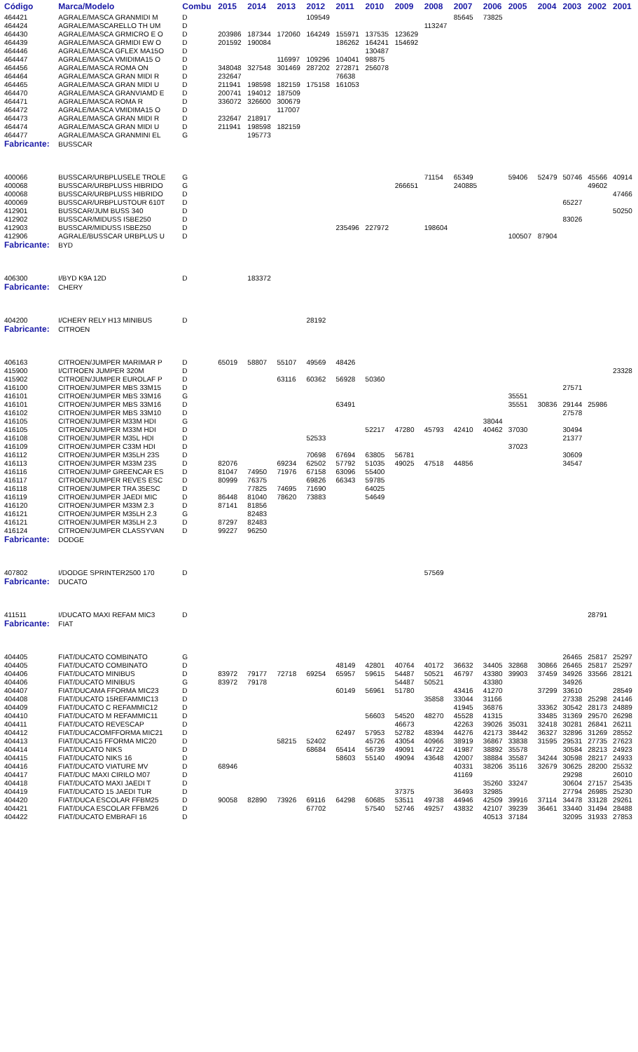| Código | Marca/Modelo | Combu | 2015 | 2014 | 2013 | 2012 | 2011 | 2010 | 2009 | 2008 | 2007 | 2006 | 2005 | 2004 | 2003 | 2002 | 2001 |
| --- | --- | --- | --- | --- | --- | --- | --- | --- | --- | --- | --- | --- | --- | --- | --- | --- | --- |
| 464421 | AGRALE/MASCA GRANMIDI M | D | | | | 109549 | | | | | 85645 | 73825 | | | | | |
| 464424 | AGRALE/MASCARELLO TH UM | D | | | | | | | | 113247 | | | | | | | |
| 464430 | AGRALE/MASCA GRMICRO E O | D | 203986 | 187344 | 172060 | 164249 | 155971 | 137535 | 123629 | | | | | | | | |
| 464439 | AGRALE/MASCA GRMIDI EW O | D | 201592 | 190084 | | | 186262 | 164241 | 154692 | | | | | | | | |
| 464446 | AGRALE/MASCA GFLEX MA15O | D | | | | | | 130487 | | | | | | | | | |
| 464447 | AGRALE/MASCA VMIDIMA15 O | D | | | 116997 | 109296 | 104041 | 98875 | | | | | | | | | |
| 464456 | AGRALE/MASCA ROMA ON | D | 348048 | 327548 | 301469 | 287202 | 272871 | 256078 | | | | | | | | | |
| 464464 | AGRALE/MASCA GRAN MIDI R | D | 232647 | | | | 76638 | | | | | | | | | | |
| 464465 | AGRALE/MASCA GRAN MIDI U | D | 211941 | 198598 | 182159 | 175158 | 161053 | | | | | | | | | | |
| 464470 | AGRALE/MASCA GRANVIAMD E | D | 200741 | 194012 | 187509 | | | | | | | | | | | | |
| 464471 | AGRALE/MASCA ROMA R | D | 336072 | 326600 | 300679 | | | | | | | | | | | | |
| 464472 | AGRALE/MASCA VMIDIMA15 O | D | | | 117007 | | | | | | | | | | | | |
| 464473 | AGRALE/MASCA GRAN MIDI R | D | 232647 | 218917 | | | | | | | | | | | | | |
| 464474 | AGRALE/MASCA GRAN MIDI U | D | 211941 | 198598 | 182159 | | | | | | | | | | | | |
| 464477 | AGRALE/MASCA GRANMINI EL | G | | 195773 | | | | | | | | | | | | | |
| Fabricante: | BUSSCAR | | | | | | | | | | | | | | | | |
| 400066 | BUSSCAR/URBPLUSELE TROLE | G | | | | | | | | 71154 | 65349 | | 59406 | 52479 | 50746 | 45566 | 40914 |
| 400068 | BUSSCAR/URBPLUSS HIBRIDO | G | | | | | | | 266651 | | 240885 | | | | | 49602 | |
| 400068 | BUSSCAR/URBPLUSS HIBRIDO | D | | | | | | | | | | | | | | | 47466 |
| 400069 | BUSSCAR/URBPLUSTOUR 610T | D | | | | | | | | | | | | | 65227 | | |
| 412901 | BUSSCAR/JUM BUSS 340 | D | | | | | | | | | | | | | | | 50250 |
| 412902 | BUSSCAR/MIDUSS ISBE250 | D | | | | | | | | | | | | | 83026 | | |
| 412903 | BUSSCAR/MIDUSS ISBE250 | D | | | | | 235496 | 227972 | | 198604 | | | | | | | |
| 412906 | AGRALE/BUSSCAR URBPLUS U | D | | | | | | | | | | | 100507 | 87904 | | | |
| Fabricante: | BYD | | | | | | | | | | | | | | | | |
| 406300 | I/BYD K9A 12D | D | | 183372 | | | | | | | | | | | | | |
| Fabricante: | CHERY | | | | | | | | | | | | | | | | |
| 404200 | I/CHERY RELY H13 MINIBUS | D | | | | 28192 | | | | | | | | | | | |
| Fabricante: | CITROEN | | | | | | | | | | | | | | | | |
| 406163 | CITROEN/JUMPER MARIMAR P | D | 65019 | 58807 | 55107 | 49569 | 48426 | | | | | | | | | | |
| 415900 | I/CITROEN JUMPER 320M | D | | | | | | | | | | | | | | | 23328 |
| 415902 | CITROEN/JUMPER EUROLAF P | D | | | 63116 | 60362 | 56928 | 50360 | | | | | | | | | |
| 416100 | CITROEN/JUMPER MBS 33M15 | D | | | | | | | | | | | | | 27571 | | |
| 416101 | CITROEN/JUMPER MBS 33M16 | G | | | | | | | | | | | 35551 | | | | |
| 416101 | CITROEN/JUMPER MBS 33M16 | D | | | | | 63491 | | | | | | 35551 | 30836 | 29144 | 25986 | |
| 416102 | CITROEN/JUMPER MBS 33M10 | D | | | | | | | | | | | | | 27578 | | |
| 416105 | CITROEN/JUMPER M33M HDI | G | | | | | | | | | | 38044 | | | | | |
| 416105 | CITROEN/JUMPER M33M HDI | D | | | | | | 52217 | 47280 | 45793 | 42410 | 40462 | 37030 | | 30494 | | |
| 416108 | CITROEN/JUMPER M35L HDI | D | | | | 52533 | | | | | | | | | 21377 | | |
| 416109 | CITROEN/JUMPER C33M HDI | D | | | | | | | | | | | 37023 | | | | |
| 416112 | CITROEN/JUMPER M35LH 23S | D | | | | 70698 | 67694 | 63805 | 56781 | | | | | | 30609 | | |
| 416113 | CITROEN/JUMPER M33M 23S | D | 82076 | | 69234 | 62502 | 57792 | 51035 | 49025 | 47518 | 44856 | | | | 34547 | | |
| 416116 | CITROEN/JUMP GREENCAR ES | D | 81047 | 74950 | 71976 | 67158 | 63096 | 55400 | | | | | | | | | |
| 416117 | CITROEN/JUMPER REVES ESC | D | 80999 | 76375 | | 69826 | 66343 | 59785 | | | | | | | | | |
| 416118 | CITROEN/JUMPER TRA 35ESC | D | | 77825 | 74695 | 71690 | | 64025 | | | | | | | | | |
| 416119 | CITROEN/JUMPER JAEDI MIC | D | 86448 | 81040 | 78620 | 73883 | | 54649 | | | | | | | | | |
| 416120 | CITROEN/JUMPER M33M 2.3 | D | 87141 | 81856 | | | | | | | | | | | | | |
| 416121 | CITROEN/JUMPER M35LH 2.3 | G | | 82483 | | | | | | | | | | | | | |
| 416121 | CITROEN/JUMPER M35LH 2.3 | D | 87297 | 82483 | | | | | | | | | | | | | |
| 416124 | CITROEN/JUMPER CLASSYVAN | D | 99227 | 96250 | | | | | | | | | | | | | |
| Fabricante: | DODGE | | | | | | | | | | | | | | | | |
| 407802 | I/DODGE SPRINTER2500 170 | D | | | | | | | | 57569 | | | | | | | |
| Fabricante: | DUCATO | | | | | | | | | | | | | | | | |
| 411511 | I/DUCATO MAXI REFAM MIC3 | D | | | | | | | | | | | | | | 28791 | |
| Fabricante: | FIAT | | | | | | | | | | | | | | | | |
| 404405 | FIAT/DUCATO COMBINATO | G | | | | | | | | | | | | | 26465 | 25817 | 25297 |
| 404405 | FIAT/DUCATO COMBINATO | D | | | | | 48149 | 42801 | 40764 | 40172 | 36632 | 34405 | 32868 | 30866 | 26465 | 25817 | 25297 |
| 404406 | FIAT/DUCATO MINIBUS | D | 83972 | 79177 | 72718 | 69254 | 65957 | 59615 | 54487 | 50521 | 46797 | 43380 | 39903 | 37459 | 34926 | 33566 | 28121 |
| 404406 | FIAT/DUCATO MINIBUS | G | 83972 | 79178 | | | | | 54487 | 50521 | | 43380 | | | 34926 | | |
| 404407 | FIAT/DUCAMA FFORMA MIC23 | D | | | | | 60149 | 56961 | 51780 | | 43416 | 41270 | | 37299 | 33610 | | 28549 |
| 404408 | FIAT/DUCATO 15REFAMMIC13 | D | | | | | | | | 35858 | 33044 | 31166 | | | 27338 | 25298 | 24146 |
| 404409 | FIAT/DUCATO C REFAMMIC12 | D | | | | | | | | | 41945 | 36876 | | 33362 | 30542 | 28173 | 24889 |
| 404410 | FIAT/DUCATO M REFAMMIC11 | D | | | | | | 56603 | 54520 | 48270 | 45528 | 41315 | | 33485 | 31369 | 29570 | 26298 |
| 404411 | FIAT/DUCATO REVESCAP | D | | | | | | | 46673 | | 42263 | 39026 | 35031 | 32418 | 30281 | 26841 | 26211 |
| 404412 | FIAT/DUCACOMFFORMA MIC21 | D | | | | | 62497 | 57953 | 52782 | 48394 | 44276 | 42173 | 38442 | 36327 | 32896 | 31269 | 28552 |
| 404413 | FIAT/DUCA15 FFORMA MIC20 | D | | | 58215 | 52402 | | 45726 | 43054 | 40966 | 38919 | 36867 | 33838 | 31595 | 29531 | 27735 | 27623 |
| 404414 | FIAT/DUCATO NIKS | D | | | | 68684 | 65414 | 56739 | 49091 | 44722 | 41987 | 38892 | 35578 | | 30584 | 28213 | 24923 |
| 404415 | FIAT/DUCATO NIKS 16 | D | | | | | 58603 | 55140 | 49094 | 43648 | 42007 | 38884 | 35587 | 34244 | 30598 | 28217 | 24933 |
| 404416 | FIAT/DUCATO VIATURE MV | D | 68946 | | | | | | | | 40331 | 38206 | 35116 | 32679 | 30625 | 28200 | 25532 |
| 404417 | FIAT/DUC MAXI CIRILO M07 | D | | | | | | | | | 41169 | | | | 29298 | | 26010 |
| 404418 | FIAT/DUCATO MAXI JAEDI T | D | | | | | | | | | | 35260 | 33247 | | 30604 | 27157 | 25435 |
| 404419 | FIAT/DUCATO 15 JAEDI TUR | D | | | | | | | 37375 | | 36493 | 32985 | | | 27794 | 26985 | 25230 |
| 404420 | FIAT/DUCA ESCOLAR FFBM25 | D | 90058 | 82890 | 73926 | 69116 | 64298 | 60685 | 53511 | 49738 | 44946 | 42509 | 39916 | 37114 | 34478 | 33128 | 29261 |
| 404421 | FIAT/DUCA ESCOLAR FFBM26 | D | | | | 67702 | | 57540 | 52746 | 49257 | 43832 | 42107 | 39239 | 36461 | 33440 | 31494 | 28488 |
| 404422 | FIAT/DUCATO EMBRAFI 16 | D | | | | | | | | | | 40513 | 37184 | | 32095 | 31933 | 27853 |